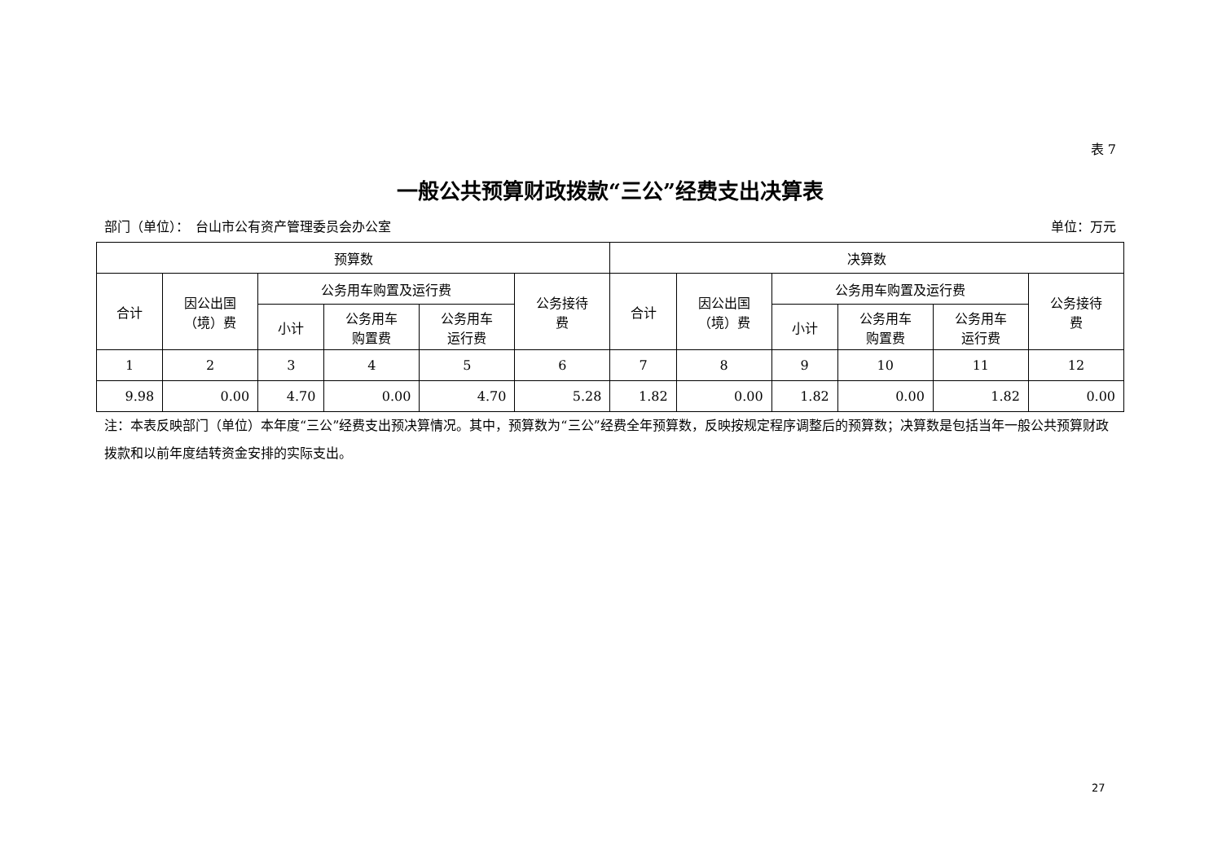表 7
一般公共预算财政拨款“三公”经费支出决算表
部门（单位）：　台山市公有资产管理委员会办公室 单位：万元
| 预算数 | | | | | | 决算数 | | | | | |
| --- | --- | --- | --- | --- | --- | --- | --- | --- | --- | --- | --- |
| 合计 | 因公出国 （境）费 | 公务用车购置及运行费 | | | 公务接待 费 | 合计 | 因公出国 （境）费 | 公务用车购置及运行费 | | | 公务接待 费 |
| | | 小计 | 公务用车 购置费 | 公务用车 运行费 | | | | 小计 | 公务用车 购置费 | 公务用车 运行费 | |
| 1 | 2 | 3 | 4 | 5 | 6 | 7 | 8 | 9 | 10 | 11 | 12 |
| 9.98 | 0.00 | 4.70 | 0.00 | 4.70 | 5.28 | 1.82 | 0.00 | 1.82 | 0.00 | 1.82 | 0.00 |
注：本表反映部门（单位）本年度“三公”经费支出预决算情况。其中，预算数为“三公”经费全年预算数，反映按规定程序调整后的预算数；决算数是包括当年一般公共预算财政拨款和以前年度结转资金安排的实际支出。
27